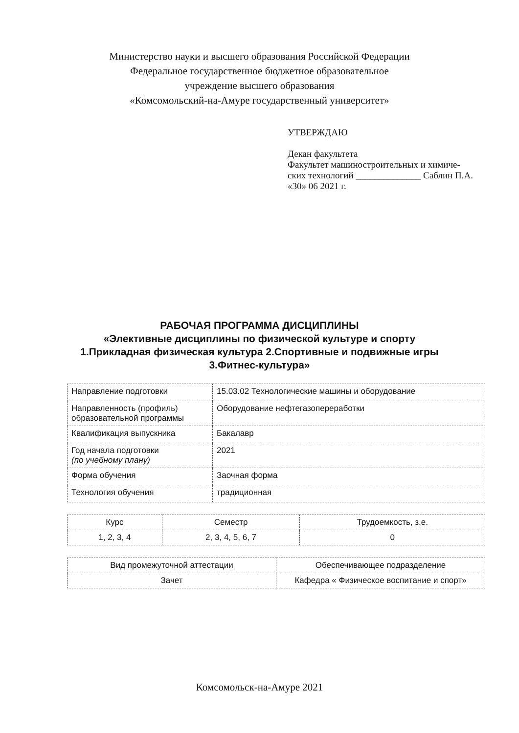Министерство науки и высшего образования Российской Федерации
Федеральное государственное бюджетное образовательное
учреждение высшего образования
«Комсомольский-на-Амуре государственный университет»
УТВЕРЖДАЮ
Декан факультета
Факультет машиностроительных и химиче-
ских технологий ______________ Саблин П.А.
«30» 06 2021 г.
РАБОЧАЯ ПРОГРАММА ДИСЦИПЛИНЫ
«Элективные дисциплины по физической культуре и спорту
1.Прикладная физическая культура 2.Спортивные и подвижные игры
3.Фитнес-культура»
| Направление подготовки | 15.03.02 Технологические машины и оборудование |
| Направленность (профиль) образовательной программы | Оборудование нефтегазопереработки |
| Квалификация выпускника | Бакалавр |
| Год начала подготовки (по учебному плану) | 2021 |
| Форма обучения | Заочная форма |
| Технология обучения | традиционная |
| Курс | Семестр | Трудоемкость, з.е. |
| --- | --- | --- |
| 1, 2, 3, 4 | 2, 3, 4, 5, 6, 7 | 0 |
| Вид промежуточной аттестации | Обеспечивающее подразделение |
| --- | --- |
| Зачет | Кафедра « Физическое воспитание и спорт» |
Комсомольск-на-Амуре 2021